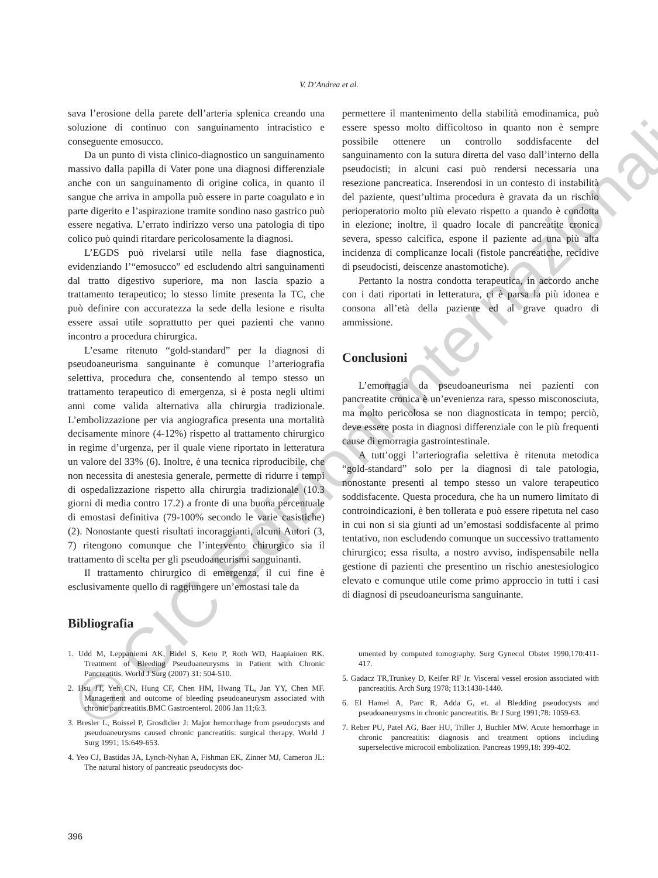V. D’Andrea et al.
sava l’erosione della parete dell’arteria splenica creando una soluzione di continuo con sanguinamento intracistico e conseguente emosucco.
Da un punto di vista clinico-diagnostico un sanguinamento massivo dalla papilla di Vater pone una diagnosi differenziale anche con un sanguinamento di origine colica, in quanto il sangue che arriva in ampolla può essere in parte coagulato e in parte digerito e l’aspirazione tramite sondino naso gastrico può essere negativa. L’errato indirizzo verso una patologia di tipo colico può quindi ritardare pericolosamente la diagnosi.
L’EGDS può rivelarsi utile nella fase diagnostica, evidenziando l’“emosucco” ed escludendo altri sanguinamenti dal tratto digestivo superiore, ma non lascia spazio a trattamento terapeutico; lo stesso limite presenta la TC, che può definire con accuratezza la sede della lesione e risulta essere assai utile soprattutto per quei pazienti che vanno incontro a procedura chirurgica.
L’esame ritenuto “gold-standard” per la diagnosi di pseudoaneurisma sanguinante è comunque l’arteriografia selettiva, procedura che, consentendo al tempo stesso un trattamento terapeutico di emergenza, si è posta negli ultimi anni come valida alternativa alla chirurgia tradizionale. L’embolizzazione per via angiografica presenta una mortalità decisamente minore (4-12%) rispetto al trattamento chirurgico in regime d’urgenza, per il quale viene riportato in letteratura un valore del 33% (6). Inoltre, è una tecnica riproducibile, che non necessita di anestesia generale, permette di ridurre i tempi di ospedalizzazione rispetto alla chirurgia tradizionale (10.3 giorni di media contro 17.2) a fronte di una buona percentuale di emostasi definitiva (79-100% secondo le varie casistiche) (2). Nonostante questi risultati incoraggianti, alcuni Autori (3, 7) ritengono comunque che l’intervento chirurgico sia il trattamento di scelta per gli pseudoaneurismi sanguinanti.
Il trattamento chirurgico di emergenza, il cui fine è esclusivamente quello di raggiungere un’emostasi tale da
permettere il mantenimento della stabilità emodinamica, può essere spesso molto difficoltoso in quanto non è sempre possibile ottenere un controllo soddisfacente del sanguinamento con la sutura diretta del vaso dall’interno della pseudocisti; in alcuni casi può rendersi necessaria una resezione pancreatica. Inserendosi in un contesto di instabilità del paziente, quest’ultima procedura è gravata da un rischio perioperatorio molto più elevato rispetto a quando è condotta in elezione; inoltre, il quadro locale di pancreatite cronica severa, spesso calcifica, espone il paziente ad una più alta incidenza di complicanze locali (fistole pancreatiche, recidive di pseudocisti, deiscenze anastomotiche).
Pertanto la nostra condotta terapeutica, in accordo anche con i dati riportati in letteratura, ci è parsa la più idonea e consona all’età della paziente ed al grave quadro di ammissione.
Conclusioni
L’emorragia da pseudoaneurisma nei pazienti con pancreatite cronica è un’evenienza rara, spesso misconosciuta, ma molto pericolosa se non diagnosticata in tempo; perciò, deve essere posta in diagnosi differenziale con le più frequenti cause di emorragia gastrointestinale.
A tutt’oggi l’arteriografia selettiva è ritenuta metodica “gold-standard” solo per la diagnosi di tale patologia, nonostante presenti al tempo stesso un valore terapeutico soddisfacente. Questa procedura, che ha un numero limitato di controindicazioni, è ben tollerata e può essere ripetuta nel caso in cui non si sia giunti ad un’emostasi soddisfacente al primo tentativo, non escludendo comunque un successivo trattamento chirurgico; essa risulta, a nostro avviso, indispensabile nella gestione di pazienti che presentino un rischio anestesiologico elevato e comunque utile come primo approccio in tutti i casi di diagnosi di pseudoaneurisma sanguinante.
Bibliografia
1. Udd M, Leppaniemi AK, Bidel S, Keto P, Roth WD, Haapiainen RK. Treatment of Bleeding Pseudoaneurysms in Patient with Chronic Pancreatitis. World J Surg (2007) 31: 504-510.
2. Hsu JT, Yeh CN, Hung CF, Chen HM, Hwang TL, Jan YY, Chen MF. Management and outcome of bleeding pseudoaneurysm associated with chronic pancreatitis.BMC Gastroenterol. 2006 Jan 11;6:3.
3. Bresler L, Boissel P, Grosdidier J: Major hemorrhage from pseudocysts and pseudoaneurysms caused chronic pancreatitis: surgical therapy. World J Surg 1991; 15:649-653.
4. Yeo CJ, Bastidas JA, Lynch-Nyhan A, Fishman EK, Zinner MJ, Cameron JL: The natural history of pancreatic pseudocysts doc-
umented by computed tomography. Surg Gynecol Obstet 1990,170:411-417.
5. Gadacz TR,Trunkey D, Keifer RF Jr. Visceral vessel erosion associated with pancreatitis. Arch Surg 1978; 113:1438-1440.
6. El Hamel A, Parc R, Adda G, et. al Bledding pseudocysts and pseudoaneurysms in chronic pancreatitis. Br J Surg 1991;78: 1059-63.
7. Reber PU, Patel AG, Baer HU, Triller J, Buchler MW. Acute hemorrhage in chronic pancreatitis: diagnosis and treatment options including superselective microcoil embolization. Pancreas 1999,18: 399-402.
396
© CIC Edizioni Internazionali